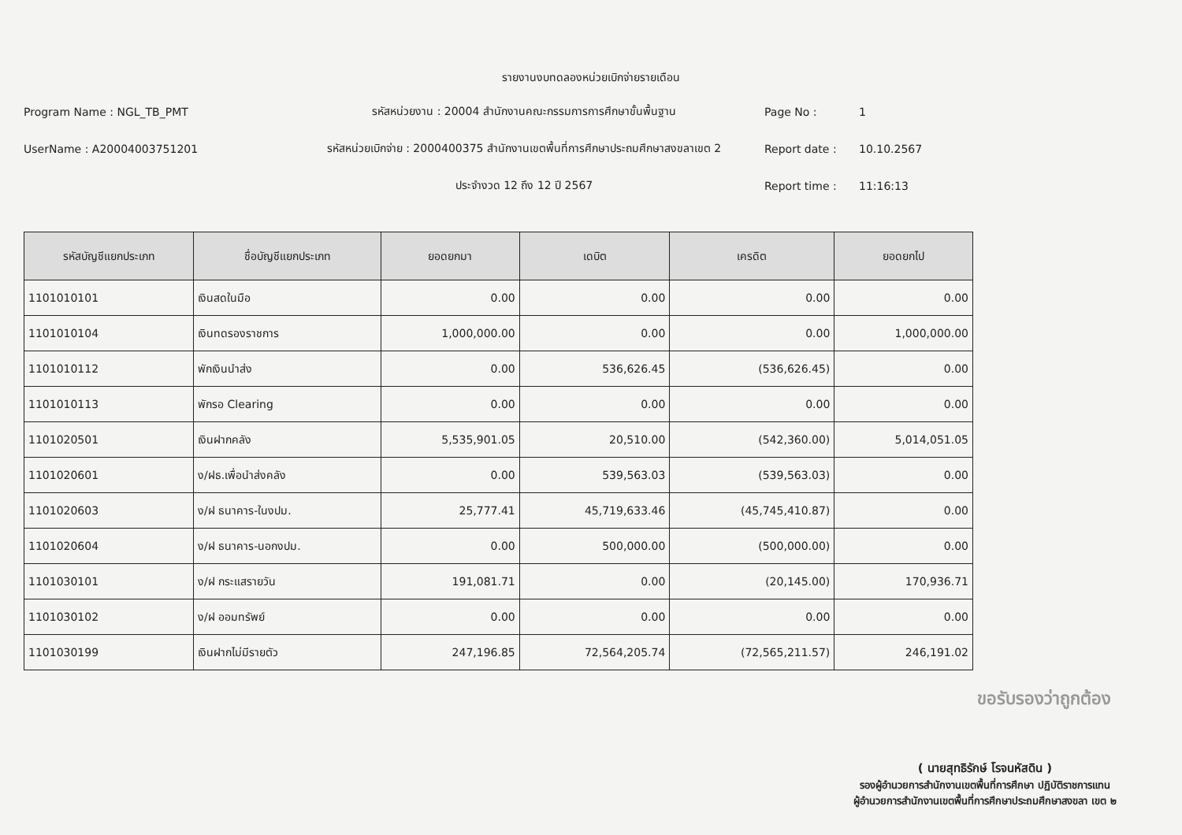รายงานงบทดลองหน่วยเบิกจ่ายรายเดือน
Program Name : NGL_TB_PMT
รหัสหน่วยงาน : 20004 สำนักงานคณะกรรมการการศึกษาขั้นพื้นฐาน
Page No :
1
UserName : A20004003751201
รหัสหน่วยเบิกจ่าย : 2000400375 สำนักงานเขตพื้นที่การศึกษาประถมศึกษาสงขลาเขต 2
Report date :
10.10.2567
ประจำงวด 12 ถึง 12 ปี 2567
Report time :
11:16:13
| รหัสบัญชีแยกประเภท | ชื่อบัญชีแยกประเภท | ยอดยกมา | เดบิต | เครดิต | ยอดยกไป |
| --- | --- | --- | --- | --- | --- |
| 1101010101 | เงินสดในมือ | 0.00 | 0.00 | 0.00 | 0.00 |
| 1101010104 | เงินทดรองราชการ | 1,000,000.00 | 0.00 | 0.00 | 1,000,000.00 |
| 1101010112 | พักเงินนำส่ง | 0.00 | 536,626.45 | (536,626.45) | 0.00 |
| 1101010113 | พักรอ Clearing | 0.00 | 0.00 | 0.00 | 0.00 |
| 1101020501 | เงินฝากคลัง | 5,535,901.05 | 20,510.00 | (542,360.00) | 5,014,051.05 |
| 1101020601 | ง/ฝธ.เพื่อนำส่งคลัง | 0.00 | 539,563.03 | (539,563.03) | 0.00 |
| 1101020603 | ง/ฝ ธนาคาร-ในงปม. | 25,777.41 | 45,719,633.46 | (45,745,410.87) | 0.00 |
| 1101020604 | ง/ฝ ธนาคาร-นอกงปม. | 0.00 | 500,000.00 | (500,000.00) | 0.00 |
| 1101030101 | ง/ฝ กระแสรายวัน | 191,081.71 | 0.00 | (20,145.00) | 170,936.71 |
| 1101030102 | ง/ฝ ออมทรัพย์ | 0.00 | 0.00 | 0.00 | 0.00 |
| 1101030199 | เงินฝากไม่มีรายตัว | 247,196.85 | 72,564,205.74 | (72,565,211.57) | 246,191.02 |
ขอรับรองว่าถูกต้อง
( นายสุทธิรักษ์ โรจนหัสดิน )
รองผู้อำนวยการสำนักงานเขตพื้นที่การศึกษา ปฏิบัติราชการแทน
ผู้อำนวยการสำนักงานเขตพื้นที่การศึกษาประถมศึกษาสงขลา เขต ๒